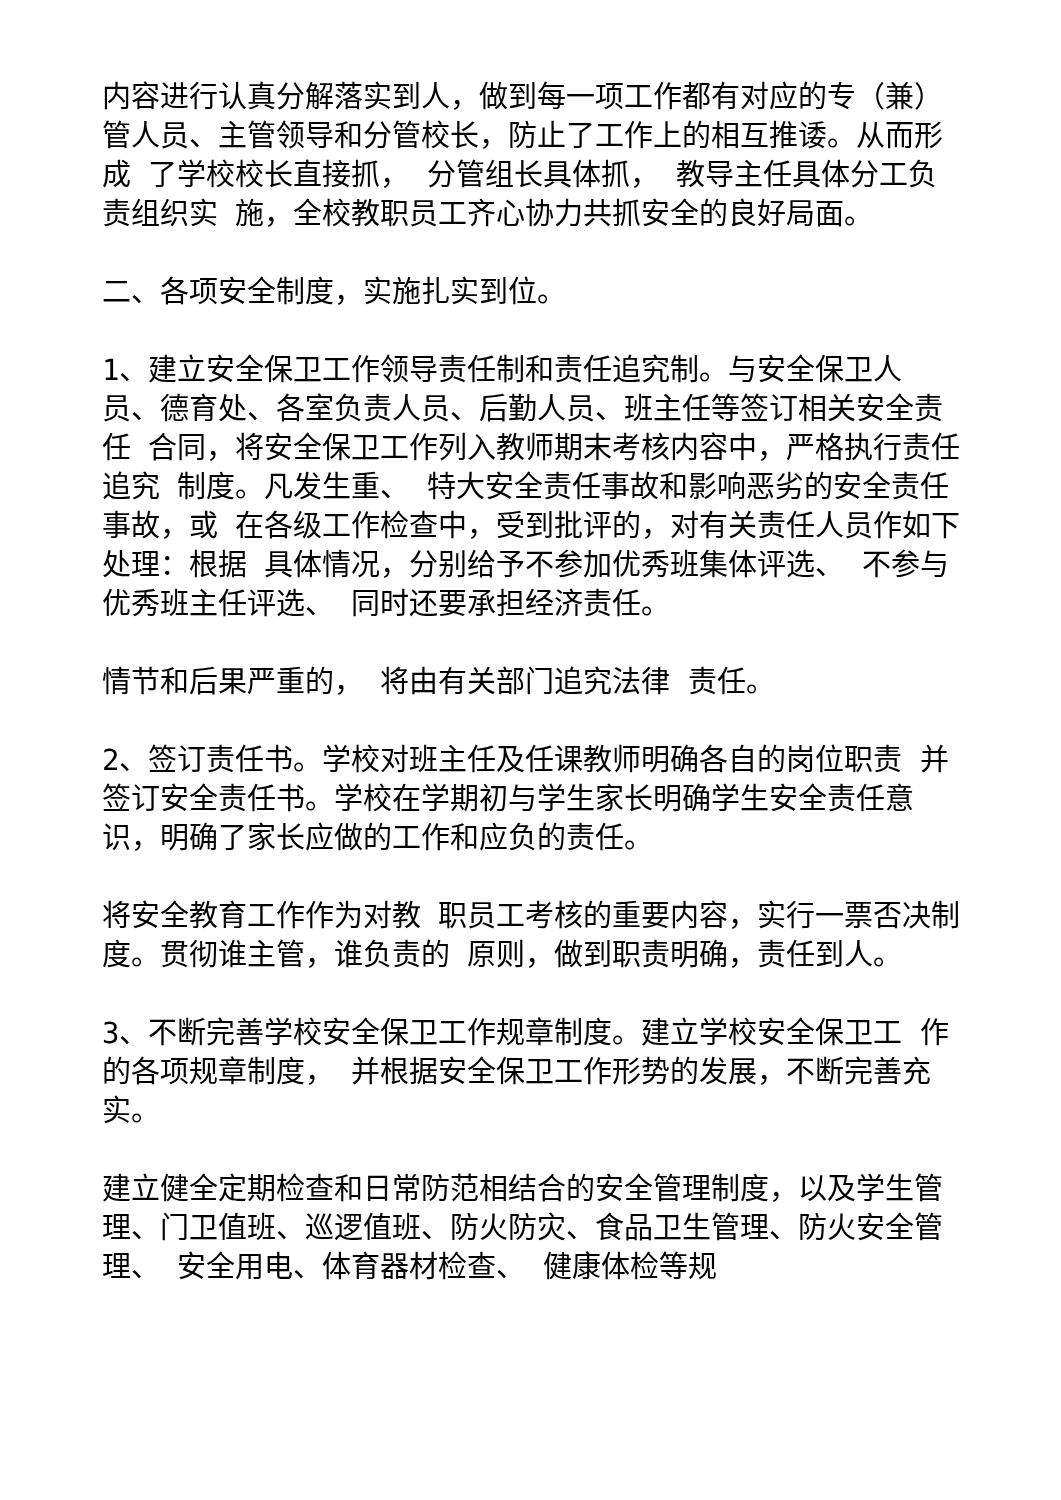内容进行认真分解落实到人，做到每一项工作都有对应的专（兼） 管人员、主管领导和分管校长，防止了工作上的相互推诿。从而形成 了学校校长直接抓， 分管组长具体抓， 教导主任具体分工负责组织实 施，全校教职员工齐心协力共抓安全的良好局面。
二、各项安全制度，实施扎实到位。
1、建立安全保卫工作领导责任制和责任追究制。与安全保卫人 员、德育处、各室负责人员、后勤人员、班主任等签订相关安全责任 合同，将安全保卫工作列入教师期末考核内容中，严格执行责任追究 制度。凡发生重、 特大安全责任事故和影响恶劣的安全责任事故，或 在各级工作检查中，受到批评的，对有关责任人员作如下处理：根据 具体情况，分别给予不参加优秀班集体评选、 不参与优秀班主任评选、 同时还要承担经济责任。
情节和后果严重的， 将由有关部门追究法律 责任。
2、签订责任书。学校对班主任及任课教师明确各自的岗位职责 并签订安全责任书。学校在学期初与学生家长明确学生安全责任意 识，明确了家长应做的工作和应负的责任。
将安全教育工作作为对教 职员工考核的重要内容，实行一票否决制度。贯彻谁主管，谁负责的 原则，做到职责明确，责任到人。
3、不断完善学校安全保卫工作规章制度。建立学校安全保卫工 作的各项规章制度， 并根据安全保卫工作形势的发展，不断完善充实。
建立健全定期检查和日常防范相结合的安全管理制度，以及学生管 理、门卫值班、巡逻值班、防火防灾、食品卫生管理、防火安全管理、 安全用电、体育器材检查、 健康体检等规